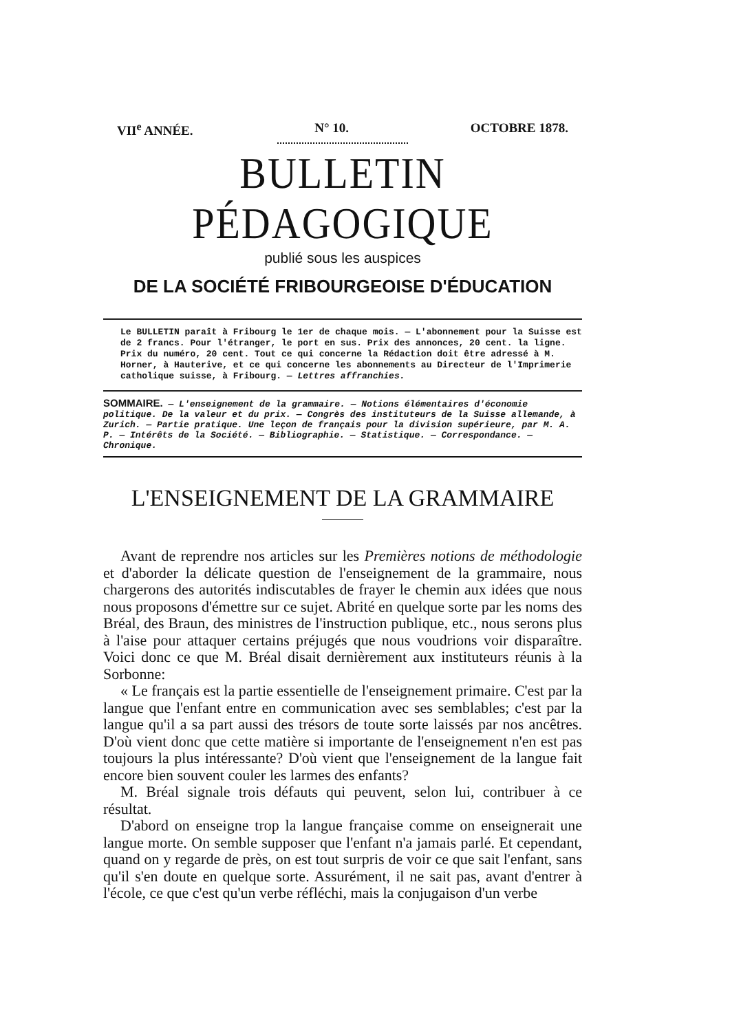VII<sup>e</sup> ANNÉE. N° 10. OCTOBRE 1878.
BULLETIN PÉDAGOGIQUE
publié sous les auspices
DE LA SOCIÉTÉ FRIBOURGEOISE D'ÉDUCATION
Le BULLETIN paraît à Fribourg le 1er de chaque mois. — L'abonnement pour la Suisse est de 2 francs. Pour l'étranger, le port en sus. Prix des annonces, 20 cent. la ligne. Prix du numéro, 20 cent. Tout ce qui concerne la Rédaction doit être adressé à M. Horner, à Hauterive, et ce qui concerne les abonnements au Directeur de l'Imprimerie catholique suisse, à Fribourg. — Lettres affranchies.
SOMMAIRE. — L'enseignement de la grammaire. — Notions élémentaires d'économie politique. De la valeur et du prix. — Congrès des instituteurs de la Suisse allemande, à Zurich. — Partie pratique. Une leçon de français pour la division supérieure, par M. A. P. — Intérêts de la Société. — Bibliographie. — Statistique. — Correspondance. — Chronique.
L'ENSEIGNEMENT DE LA GRAMMAIRE
Avant de reprendre nos articles sur les Premières notions de méthodologie et d'aborder la délicate question de l'enseignement de la grammaire, nous chargerons des autorités indiscutables de frayer le chemin aux idées que nous nous proposons d'émettre sur ce sujet. Abrité en quelque sorte par les noms des Bréal, des Braun, des ministres de l'instruction publique, etc., nous serons plus à l'aise pour attaquer certains préjugés que nous voudrions voir disparaître. Voici donc ce que M. Bréal disait dernièrement aux instituteurs réunis à la Sorbonne:
« Le français est la partie essentielle de l'enseignement primaire. C'est par la langue que l'enfant entre en communication avec ses semblables; c'est par la langue qu'il a sa part aussi des trésors de toute sorte laissés par nos ancêtres. D'où vient donc que cette matière si importante de l'enseignement n'en est pas toujours la plus intéressante? D'où vient que l'enseignement de la langue fait encore bien souvent couler les larmes des enfants?
M. Bréal signale trois défauts qui peuvent, selon lui, contribuer à ce résultat.
D'abord on enseigne trop la langue française comme on enseignerait une langue morte. On semble supposer que l'enfant n'a jamais parlé. Et cependant, quand on y regarde de près, on est tout surpris de voir ce que sait l'enfant, sans qu'il s'en doute en quelque sorte. Assurément, il ne sait pas, avant d'entrer à l'école, ce que c'est qu'un verbe réfléchi, mais la conjugaison d'un verbe